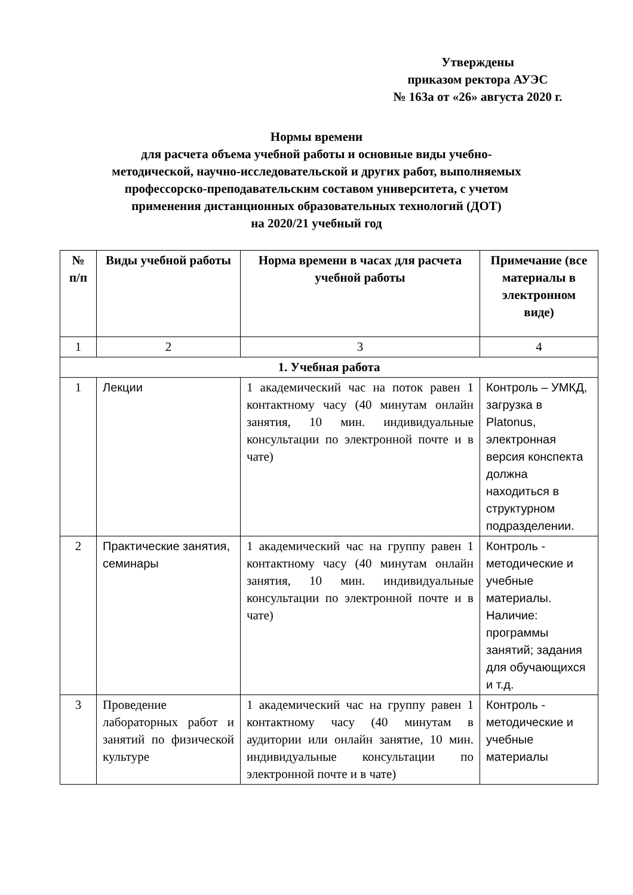Утверждены
приказом ректора АУЭС
№ 163а от «26» августа 2020 г.
Нормы времени
для расчета объема учебной работы и основные виды учебно-
методической, научно-исследовательской и других работ, выполняемых
профессорско-преподавательским составом университета, с учетом
применения дистанционных образовательных технологий (ДОТ)
на 2020/21 учебный год
| № п/п | Виды учебной работы | Норма времени в часах для расчета учебной работы | Примечание (все материалы в электронном виде) |
| --- | --- | --- | --- |
| 1 | 2 | 3 | 4 |
| 1. Учебная работа | | | |
| 1 | Лекции | 1 академический час на поток равен 1 контактному часу (40 минутам онлайн занятия, 10 мин. индивидуальные консультации по электронной почте и в чате) | Контроль – УМКД, загрузка в Platonus, электронная версия конспекта должна находиться в структурном подразделении. |
| 2 | Практические занятия, семинары | 1 академический час на группу равен 1 контактному часу (40 минутам онлайн занятия, 10 мин. индивидуальные консультации по электронной почте и в чате) | Контроль - методические и учебные материалы. Наличие: программы занятий; задания для обучающихся и т.д. |
| 3 | Проведение лабораторных работ и занятий по физической культуре | 1 академический час на группу равен 1 контактному часу (40 минутам в аудитории или онлайн занятие, 10 мин. индивидуальные консультации по электронной почте и в чате) | Контроль - методические и учебные материалы |